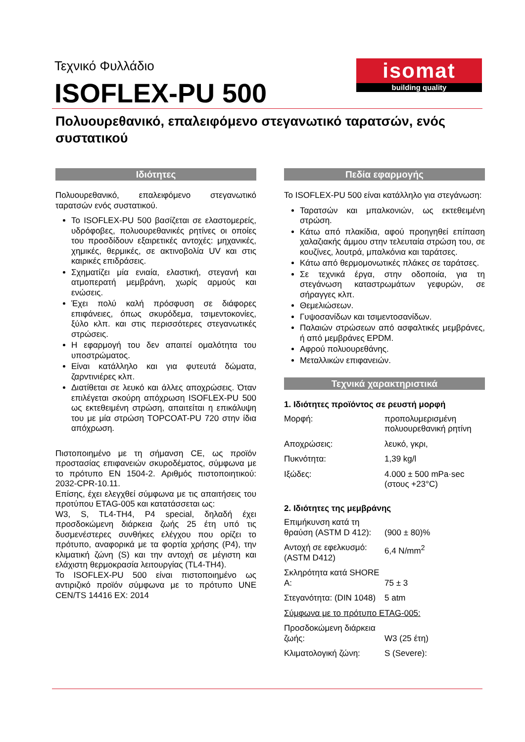Τεχνικό Φυλλάδιο
ISOFLEX-PU 500
isomat
building quality
Πολυουρεθανικό, επαλειφόμενο στεγανωτικό ταρατσών, ενός συστατικού
Ιδιότητες
Πολυουρεθανικό, επαλειφόμενο στεγανωτικό ταρατσών ενός συστατικού.
Το ISOFLEX-PU 500 βασίζεται σε ελαστομερείς, υδρόφοβες, πολυουρεθανικές ρητίνες οι οποίες του προσδίδουν εξαιρετικές αντοχές: μηχανικές, χημικές, θερμικές, σε ακτινοβολία UV και στις καιρικές επιδράσεις.
Σχηματίζει μία ενιαία, ελαστική, στεγανή και ατμοπερατή μεμβράνη, χωρίς αρμούς και ενώσεις.
Έχει πολύ καλή πρόσφυση σε διάφορες επιφάνειες, όπως σκυρόδεμα, τσιμεντοκονίες, ξύλο κλπ. και στις περισσότερες στεγανωτικές στρώσεις.
Η εφαρμογή του δεν απαιτεί ομαλότητα του υποστρώματος.
Είναι κατάλληλο και για φυτευτά δώματα, ζαρντινιέρες κλπ.
Διατίθεται σε λευκό και άλλες αποχρώσεις. Όταν επιλέγεται σκούρη απόχρωση ISOFLEX-PU 500 ως εκτεθειμένη στρώση, απαιτείται η επικάλυψη του με μία στρώση TOPCOAT-PU 720 στην ίδια απόχρωση.
Πιστοποιημένο με τη σήμανση CE, ως προϊόν προστασίας επιφανειών σκυροδέματος, σύμφωνα με το πρότυπο EN 1504-2. Αριθμός πιστοποιητικού: 2032-CPR-10.11.
Επίσης, έχει ελεγχθεί σύμφωνα με τις απαιτήσεις του προτύπου ETAG-005 και κατατάσσεται ως:
W3, S, TL4-TH4, P4 special, δηλαδή έχει προσδοκώμενη διάρκεια ζωής 25 έτη υπό τις δυσμενέστερες συνθήκες ελέγχου που ορίζει το πρότυπο, αναφορικά με τα φορτία χρήσης (P4), την κλιματική ζώνη (S) και την αντοχή σε μέγιστη και ελάχιστη θερμοκρασία λειτουργίας (TL4-TH4).
Το ISOFLEX-PU 500 είναι πιστοποιημένο ως αντιριζικό προϊόν σύμφωνα με το πρότυπο UNE CEN/TS 14416 EX: 2014
Πεδία εφαρμογής
Το ISOFLEX-PU 500 είναι κατάλληλο για στεγάνωση:
Ταρατσών και μπαλκονιών, ως εκτεθειμένη στρώση.
Κάτω από πλακίδια, αφού προηγηθεί επίπαση χαλαζιακής άμμου στην τελευταία στρώση του, σε κουζίνες, λουτρά, μπαλκόνια και ταράτσες.
Κάτω από θερμομονωτικές πλάκες σε ταράτσες.
Σε τεχνικά έργα, στην οδοποιία, για τη στεγάνωση καταστρωμάτων γεφυρών, σε σήραγγες κλπ.
Θεμελιώσεων.
Γυψοσανίδων και τσιμεντοσανίδων.
Παλαιών στρώσεων από ασφαλτικές μεμβράνες, ή από μεμβράνες EPDM.
Αφρού πολυουρεθάνης.
Μεταλλικών επιφανειών.
Τεχνικά χαρακτηριστικά
1. Ιδιότητες προϊόντος σε ρευστή μορφή
| Μορφή: | προπολυμερισμένη πολυουρεθανική ρητίνη |
| Αποχρώσεις: | λευκό, γκρι, |
| Πυκνότητα: | 1,39 kg/l |
| Ιξώδες: | 4.000 ± 500 mPa·sec (στους +23°C) |
2. Ιδιότητες της μεμβράνης
| Επιμήκυνση κατά τη θραύση (ASTM D 412): | (900 ± 80)% |
| Αντοχή σε εφελκυσμό: (ASTM D412) | 6,4 N/mm<sup>2</sup> |
| Σκληρότητα κατά SHORE A: | 75 ± 3 |
| Στεγανότητα: (DIN 1048) | 5 atm |
| Σύμφωνα με το πρότυπο ETAG-005: | |
| Προσδοκώμενη διάρκεια ζωής: | W3 (25 έτη) |
| Κλιματολογική ζώνη: | S (Severe): |